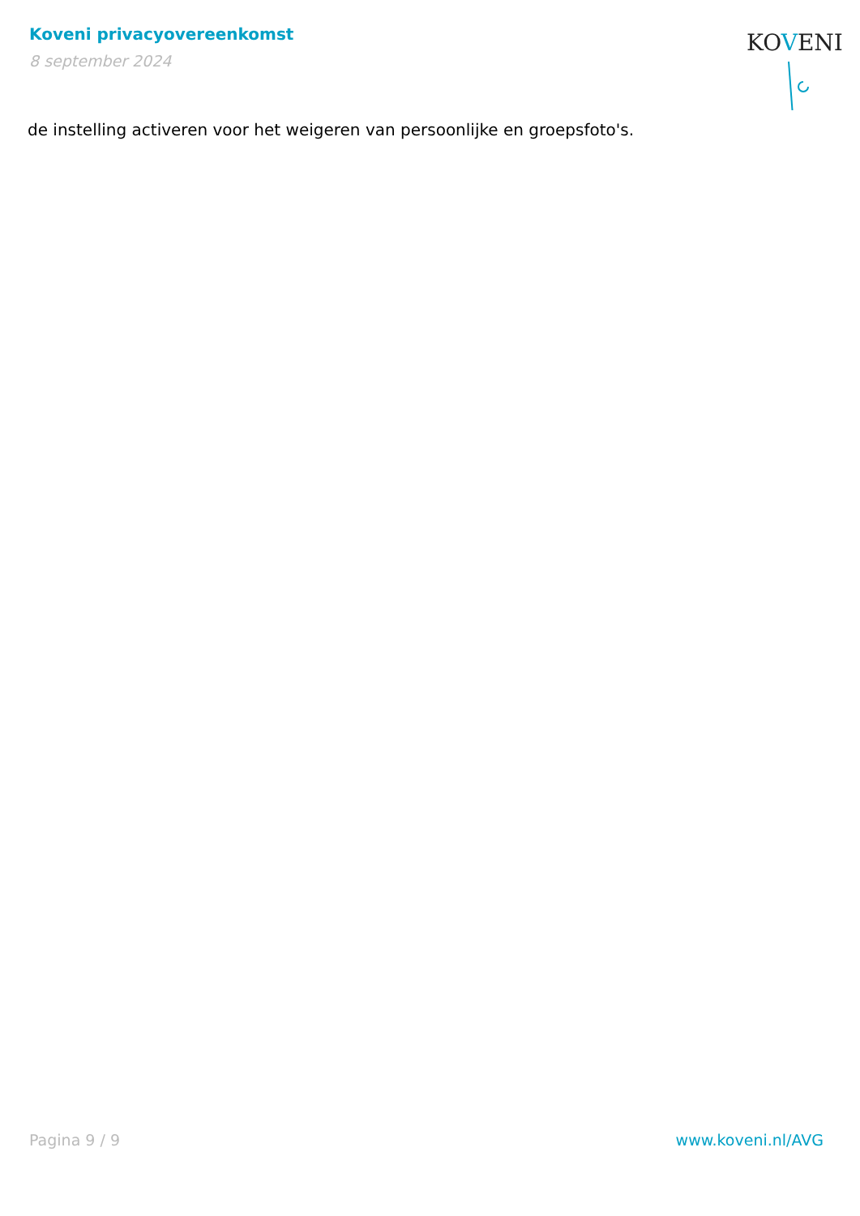Koveni privacyovereenkomst
8 september 2024
KOVENI
de instelling activeren voor het weigeren van persoonlijke en groepsfoto's.
Pagina 9 / 9 www.koveni.nl/AVG